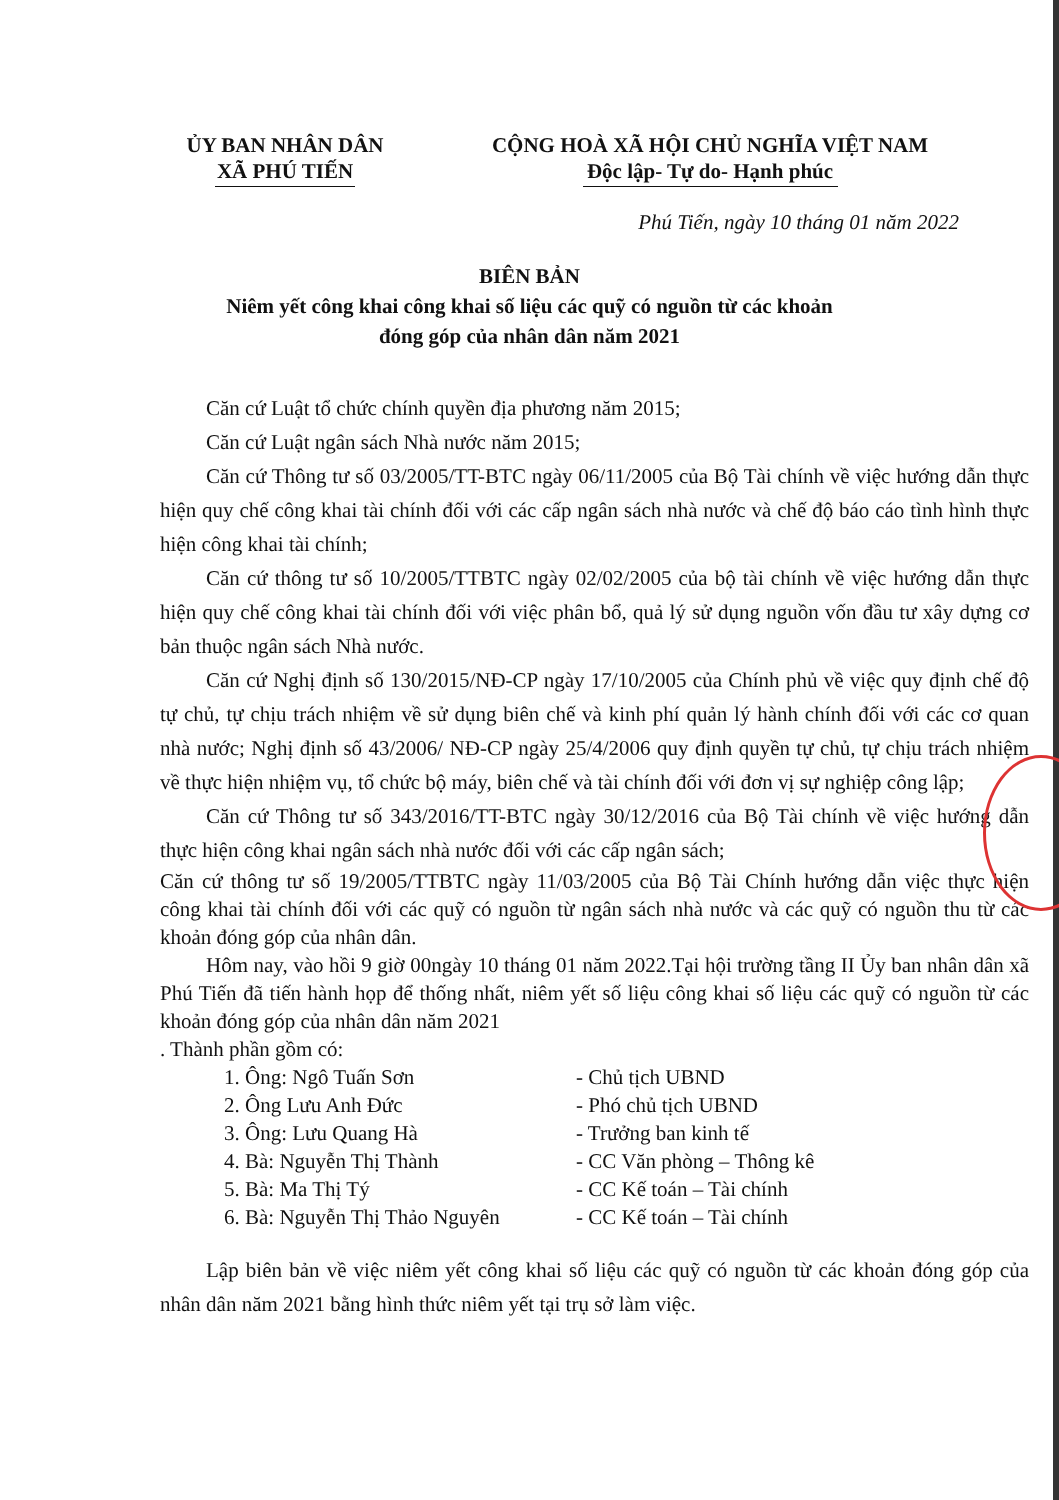ỦY BAN NHÂN DÂN
XÃ PHÚ TIẾN
CỘNG HOÀ XÃ HỘI CHỦ NGHĨA VIỆT NAM
Độc lập- Tự do- Hạnh phúc
Phú Tiến, ngày 10 tháng 01 năm 2022
BIÊN BẢN
Niêm yết công khai công khai số liệu các quỹ có nguồn từ các khoản
đóng góp của nhân dân năm 2021
Căn cứ Luật tổ chức chính quyền địa phương năm 2015;
Căn cứ Luật ngân sách Nhà nước năm 2015;
Căn cứ Thông tư số 03/2005/TT-BTC ngày 06/11/2005 của Bộ Tài chính về việc hướng dẫn thực hiện quy chế công khai tài chính đối với các cấp ngân sách nhà nước và chế độ báo cáo tình hình thực hiện công khai tài chính;
Căn cứ thông tư số 10/2005/TTBTC ngày 02/02/2005 của bộ tài chính về việc hướng dẫn thực hiện quy chế công khai tài chính đối với việc phân bổ, quả lý sử dụng nguồn vốn đầu tư xây dựng cơ bản thuộc ngân sách Nhà nước.
Căn cứ Nghị định số 130/2015/NĐ-CP ngày 17/10/2005 của Chính phủ về việc quy định chế độ tự chủ, tự chịu trách nhiệm về sử dụng biên chế và kinh phí quản lý hành chính đối với các cơ quan nhà nước; Nghị định số 43/2006/ NĐ-CP ngày 25/4/2006 quy định quyền tự chủ, tự chịu trách nhiệm về thực hiện nhiệm vụ, tổ chức bộ máy, biên chế và tài chính đối với đơn vị sự nghiệp công lập;
Căn cứ Thông tư số 343/2016/TT-BTC ngày 30/12/2016 của Bộ Tài chính về việc hướng dẫn thực hiện công khai ngân sách nhà nước đối với các cấp ngân sách;
Căn cứ thông tư số 19/2005/TTBTC ngày 11/03/2005 của Bộ Tài Chính hướng dẫn việc thực hiện công khai tài chính đối với các quỹ có nguồn từ ngân sách nhà nước và các quỹ có nguồn thu từ các khoản đóng góp của nhân dân.
Hôm nay, vào hồi 9 giờ 00ngày 10 tháng 01 năm 2022.Tại hội trường tầng II Ủy ban nhân dân xã Phú Tiến đã tiến hành họp để thống nhất, niêm yết số liệu công khai số liệu các quỹ có nguồn từ các khoản đóng góp của nhân dân năm 2021
. Thành phần gồm có:
1. Ông: Ngô Tuấn Sơn - Chủ tịch UBND
2. Ông Lưu Anh Đức - Phó chủ tịch UBND
3. Ông: Lưu Quang Hà - Trưởng ban kinh tế
4. Bà: Nguyễn Thị Thành - CC Văn phòng – Thông kê
5. Bà: Ma Thị Tý - CC Kế toán – Tài chính
6. Bà: Nguyễn Thị Thảo Nguyên - CC Kế toán – Tài chính
Lập biên bản về việc niêm yết công khai số liệu các quỹ có nguồn từ các khoản đóng góp của nhân dân năm 2021 bằng hình thức niêm yết tại trụ sở làm việc.